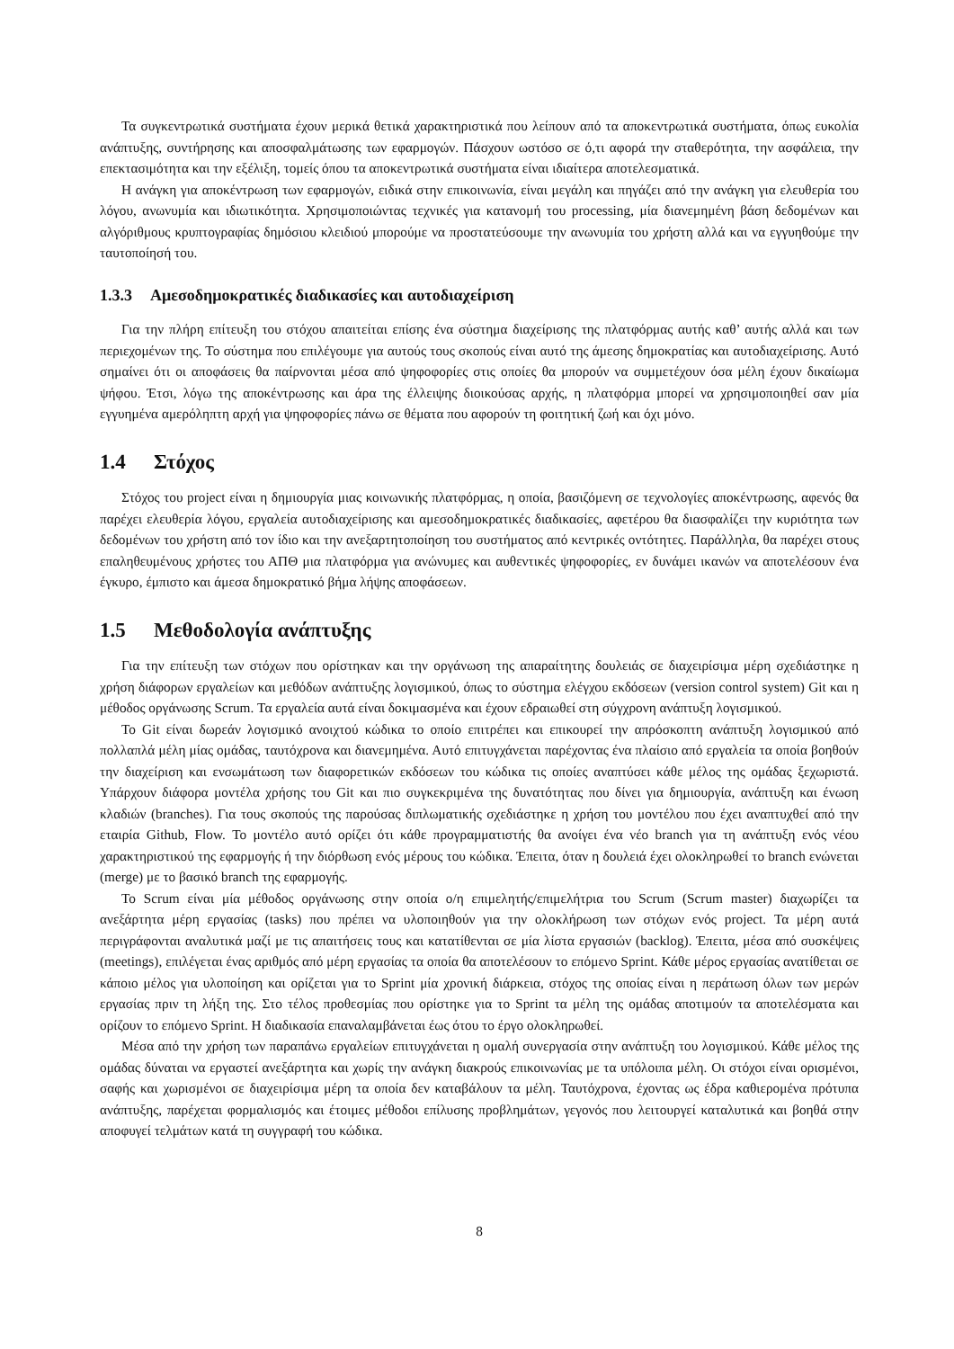Τα συγκεντρωτικά συστήματα έχουν μερικά θετικά χαρακτηριστικά που λείπουν από τα αποκεντρωτικά συστήματα, όπως ευκολία ανάπτυξης, συντήρησης και αποσφαλμάτωσης των εφαρμογών. Πάσχουν ωστόσο σε ό,τι αφορά την σταθερότητα, την ασφάλεια, την επεκτασιμότητα και την εξέλιξη, τομείς όπου τα αποκεντρωτικά συστήματα είναι ιδιαίτερα αποτελεσματικά.
Η ανάγκη για αποκέντρωση των εφαρμογών, ειδικά στην επικοινωνία, είναι μεγάλη και πηγάζει από την ανάγκη για ελευθερία του λόγου, ανωνυμία και ιδιωτικότητα. Χρησιμοποιώντας τεχνικές για κατανομή του processing, μία διανεμημένη βάση δεδομένων και αλγόριθμους κρυπτογραφίας δημόσιου κλειδιού μπορούμε να προστατεύσουμε την ανωνυμία του χρήστη αλλά και να εγγυηθούμε την ταυτοποίησή του.
1.3.3 Αμεσοδημοκρατικές διαδικασίες και αυτοδιαχείριση
Για την πλήρη επίτευξη του στόχου απαιτείται επίσης ένα σύστημα διαχείρισης της πλατφόρμας αυτής καθ’ αυτής αλλά και των περιεχομένων της. Το σύστημα που επιλέγουμε για αυτούς τους σκοπούς είναι αυτό της άμεσης δημοκρατίας και αυτοδιαχείρισης. Αυτό σημαίνει ότι οι αποφάσεις θα παίρνονται μέσα από ψηφοφορίες στις οποίες θα μπορούν να συμμετέχουν όσα μέλη έχουν δικαίωμα ψήφου. Έτσι, λόγω της αποκέντρωσης και άρα της έλλειψης διοικούσας αρχής, η πλατφόρμα μπορεί να χρησιμοποιηθεί σαν μία εγγυημένα αμερόληπτη αρχή για ψηφοφορίες πάνω σε θέματα που αφορούν τη φοιτητική ζωή και όχι μόνο.
1.4 Στόχος
Στόχος του project είναι η δημιουργία μιας κοινωνικής πλατφόρμας, η οποία, βασιζόμενη σε τεχνολογίες αποκέντρωσης, αφενός θα παρέχει ελευθερία λόγου, εργαλεία αυτοδιαχείρισης και αμεσοδημοκρατικές διαδικασίες, αφετέρου θα διασφαλίζει την κυριότητα των δεδομένων του χρήστη από τον ίδιο και την ανεξαρτητοποίηση του συστήματος από κεντρικές οντότητες. Παράλληλα, θα παρέχει στους επαληθευμένους χρήστες του ΑΠΘ μια πλατφόρμα για ανώνυμες και αυθεντικές ψηφοφορίες, εν δυνάμει ικανών να αποτελέσουν ένα έγκυρο, έμπιστο και άμεσα δημοκρατικό βήμα λήψης αποφάσεων.
1.5 Μεθοδολογία ανάπτυξης
Για την επίτευξη των στόχων που ορίστηκαν και την οργάνωση της απαραίτητης δουλειάς σε διαχειρίσιμα μέρη σχεδιάστηκε η χρήση διάφορων εργαλείων και μεθόδων ανάπτυξης λογισμικού, όπως το σύστημα ελέγχου εκδόσεων (version control system) Git και η μέθοδος οργάνωσης Scrum. Τα εργαλεία αυτά είναι δοκιμασμένα και έχουν εδραιωθεί στη σύγχρονη ανάπτυξη λογισμικού.
Το Git είναι δωρεάν λογισμικό ανοιχτού κώδικα το οποίο επιτρέπει και επικουρεί την απρόσκοπτη ανάπτυξη λογισμικού από πολλαπλά μέλη μίας ομάδας, ταυτόχρονα και διανεμημένα. Αυτό επιτυγχάνεται παρέχοντας ένα πλαίσιο από εργαλεία τα οποία βοηθούν την διαχείριση και ενσωμάτωση των διαφορετικών εκδόσεων του κώδικα τις οποίες αναπτύσει κάθε μέλος της ομάδας ξεχωριστά. Υπάρχουν διάφορα μοντέλα χρήσης του Git και πιο συγκεκριμένα της δυνατότητας που δίνει για δημιουργία, ανάπτυξη και ένωση κλαδιών (branches). Για τους σκοπούς της παρούσας διπλωματικής σχεδιάστηκε η χρήση του μοντέλου που έχει αναπτυχθεί από την εταιρία Github, Flow. Το μοντέλο αυτό ορίζει ότι κάθε προγραμματιστής θα ανοίγει ένα νέο branch για τη ανάπτυξη ενός νέου χαρακτηριστικού της εφαρμογής ή την διόρθωση ενός μέρους του κώδικα. Έπειτα, όταν η δουλειά έχει ολοκληρωθεί το branch ενώνεται (merge) με το βασικό branch της εφαρμογής.
Το Scrum είναι μία μέθοδος οργάνωσης στην οποία ο/η επιμελητής/επιμελήτρια του Scrum (Scrum master) διαχωρίζει τα ανεξάρτητα μέρη εργασίας (tasks) που πρέπει να υλοποιηθούν για την ολοκλήρωση των στόχων ενός project. Τα μέρη αυτά περιγράφονται αναλυτικά μαζί με τις απαιτήσεις τους και κατατίθενται σε μία λίστα εργασιών (backlog). Έπειτα, μέσα από συσκέψεις (meetings), επιλέγεται ένας αριθμός από μέρη εργασίας τα οποία θα αποτελέσουν το επόμενο Sprint. Κάθε μέρος εργασίας ανατίθεται σε κάποιο μέλος για υλοποίηση και ορίζεται για το Sprint μία χρονική διάρκεια, στόχος της οποίας είναι η περάτωση όλων των μερών εργασίας πριν τη λήξη της. Στο τέλος προθεσμίας που ορίστηκε για το Sprint τα μέλη της ομάδας αποτιμούν τα αποτελέσματα και ορίζουν το επόμενο Sprint. Η διαδικασία επαναλαμβάνεται έως ότου το έργο ολοκληρωθεί.
Μέσα από την χρήση των παραπάνω εργαλείων επιτυγχάνεται η ομαλή συνεργασία στην ανάπτυξη του λογισμικού. Κάθε μέλος της ομάδας δύναται να εργαστεί ανεξάρτητα και χωρίς την ανάγκη διακρούς επικοινωνίας με τα υπόλοιπα μέλη. Οι στόχοι είναι ορισμένοι, σαφής και χωρισμένοι σε διαχειρίσιμα μέρη τα οποία δεν καταβάλουν τα μέλη. Ταυτόχρονα, έχοντας ως έδρα καθιερομένα πρότυπα ανάπτυξης, παρέχεται φορμαλισμός και έτοιμες μέθοδοι επίλυσης προβλημάτων, γεγονός που λειτουργεί καταλυτικά και βοηθά στην αποφυγεί τελμάτων κατά τη συγγραφή του κώδικα.
8